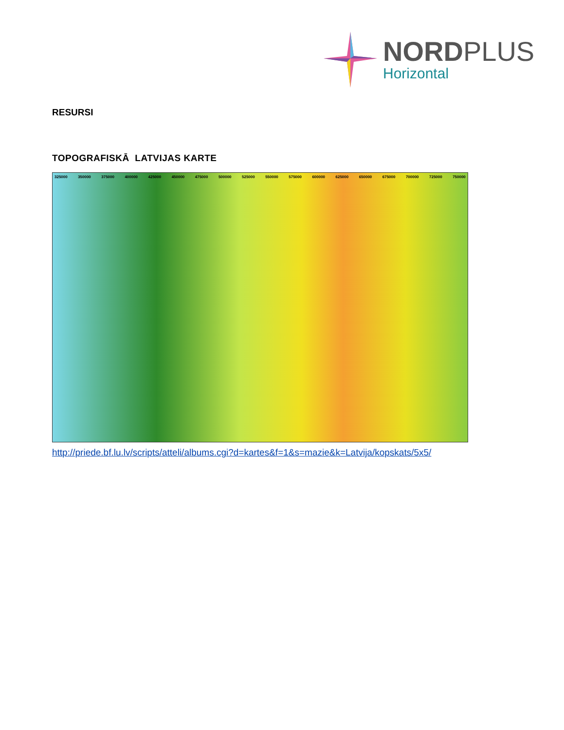NORDPLUS
Horizontal
RESURSI
TOPOGRAFISKĀ LATVIJAS KARTE
325000 350000 375000 400000 425000 450000 475000 500000 525000 550000 575000 600000 625000 650000 675000 700000 725000 750000
http://priede.bf.lu.lv/scripts/atteli/albums.cgi?d=kartes&f=1&s=mazie&k=Latvija/kopskats/5x5/